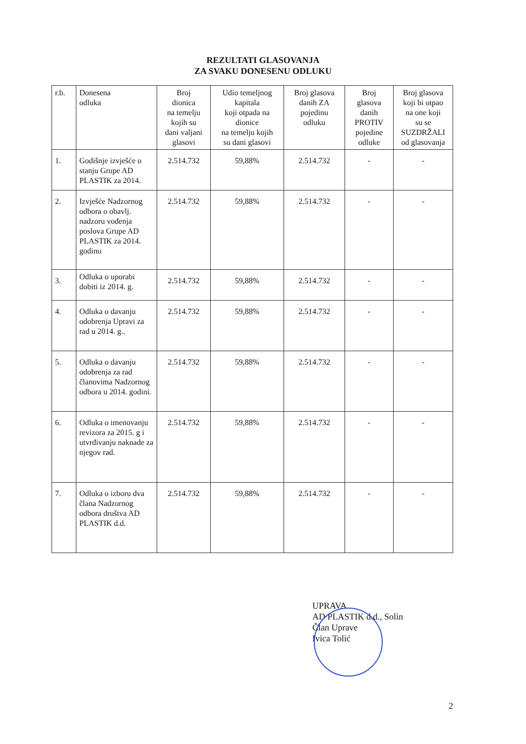REZULTATI GLASOVANJA
ZA SVAKU DONESENU ODLUKU
| r.b. | Donesena odluka | Broj dionica na temelju kojih su dani valjani glasovi | Udio temeljnog kapitala koji otpada na dionice na temelju kojih su dani glasovi | Broj glasova danih ZA pojedinu odluku | Broj glasova danih PROTIV pojedine odluke | Broj glasova koji bi otpao na one koji su se SUZDRŽALI od glasovanja |
| --- | --- | --- | --- | --- | --- | --- |
| 1. | Godišnje izvješće o stanju Grupe AD PLASTIK za 2014. | 2.514.732 | 59,88% | 2.514.732 | - | - |
| 2. | Izvješće Nadzornog odbora o obavlj. nadzoru vođenja poslova Grupe AD PLASTIK za 2014. godinu | 2.514.732 | 59,88% | 2.514.732 | - | - |
| 3. | Odluka o uporabi dobiti iz 2014. g. | 2.514.732 | 59,88% | 2.514.732 | - | - |
| 4. | Odluka o davanju odobrenja Upravi za rad u 2014. g.. | 2.514.732 | 59,88% | 2.514.732 | - | - |
| 5. | Odluka o davanju odobrenja za rad članovima Nadzornog odbora u 2014. godini. | 2.514.732 | 59,88% | 2.514.732 | - | - |
| 6. | Odluka o imenovanju revizora za 2015. g i utvrđivanju naknade za njegov rad. | 2.514.732 | 59,88% | 2.514.732 | - | - |
| 7. | Odluka o izboru dva člana Nadzornog odbora društva AD PLASTIK d.d. | 2.514.732 | 59,88% | 2.514.732 | - | - |
UPRAVA
AD PLASTIK d.d., Solin
Član Uprave
Ivica Tolić
2